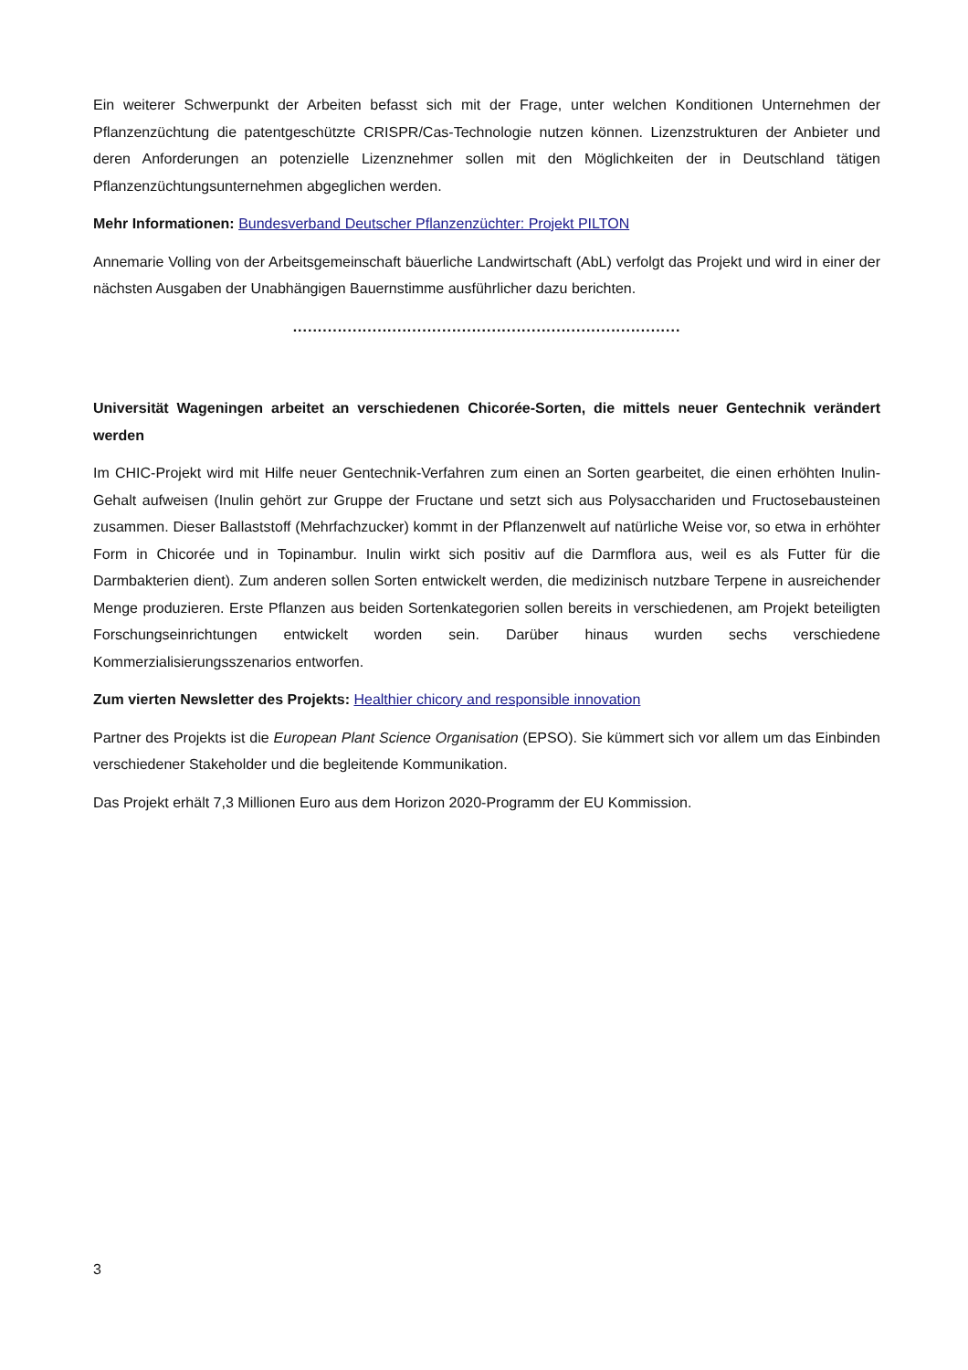Ein weiterer Schwerpunkt der Arbeiten befasst sich mit der Frage, unter welchen Konditionen Unternehmen der Pflanzenzüchtung die patentgeschützte CRISPR/Cas-Technologie nutzen können. Lizenzstrukturen der Anbieter und deren Anforderungen an potenzielle Lizenznehmer sollen mit den Möglichkeiten der in Deutschland tätigen Pflanzenzüchtungsunternehmen abgeglichen werden.
Mehr Informationen: Bundesverband Deutscher Pflanzenzüchter: Projekt PILTON
Annemarie Volling von der Arbeitsgemeinschaft bäuerliche Landwirtschaft (AbL) verfolgt das Projekt und wird in einer der nächsten Ausgaben der Unabhängigen Bauernstimme ausführlicher dazu berichten.
..............................................................................
Universität Wageningen arbeitet an verschiedenen Chicorée-Sorten, die mittels neuer Gentechnik verändert werden
Im CHIC-Projekt wird mit Hilfe neuer Gentechnik-Verfahren zum einen an Sorten gearbeitet, die einen erhöhten Inulin-Gehalt aufweisen (Inulin gehört zur Gruppe der Fructane und setzt sich aus Polysacchariden und Fructosebausteinen zusammen. Dieser Ballaststoff (Mehrfachzucker) kommt in der Pflanzenwelt auf natürliche Weise vor, so etwa in erhöhter Form in Chicorée und in Topinambur. Inulin wirkt sich positiv auf die Darmflora aus, weil es als Futter für die Darmbakterien dient). Zum anderen sollen Sorten entwickelt werden, die medizinisch nutzbare Terpene in ausreichender Menge produzieren. Erste Pflanzen aus beiden Sortenkategorien sollen bereits in verschiedenen, am Projekt beteiligten Forschungseinrichtungen entwickelt worden sein. Darüber hinaus wurden sechs verschiedene Kommerzialisierungsszenarios entworfen.
Zum vierten Newsletter des Projekts: Healthier chicory and responsible innovation
Partner des Projekts ist die European Plant Science Organisation (EPSO). Sie kümmert sich vor allem um das Einbinden verschiedener Stakeholder und die begleitende Kommunikation.
Das Projekt erhält 7,3 Millionen Euro aus dem Horizon 2020-Programm der EU Kommission.
3